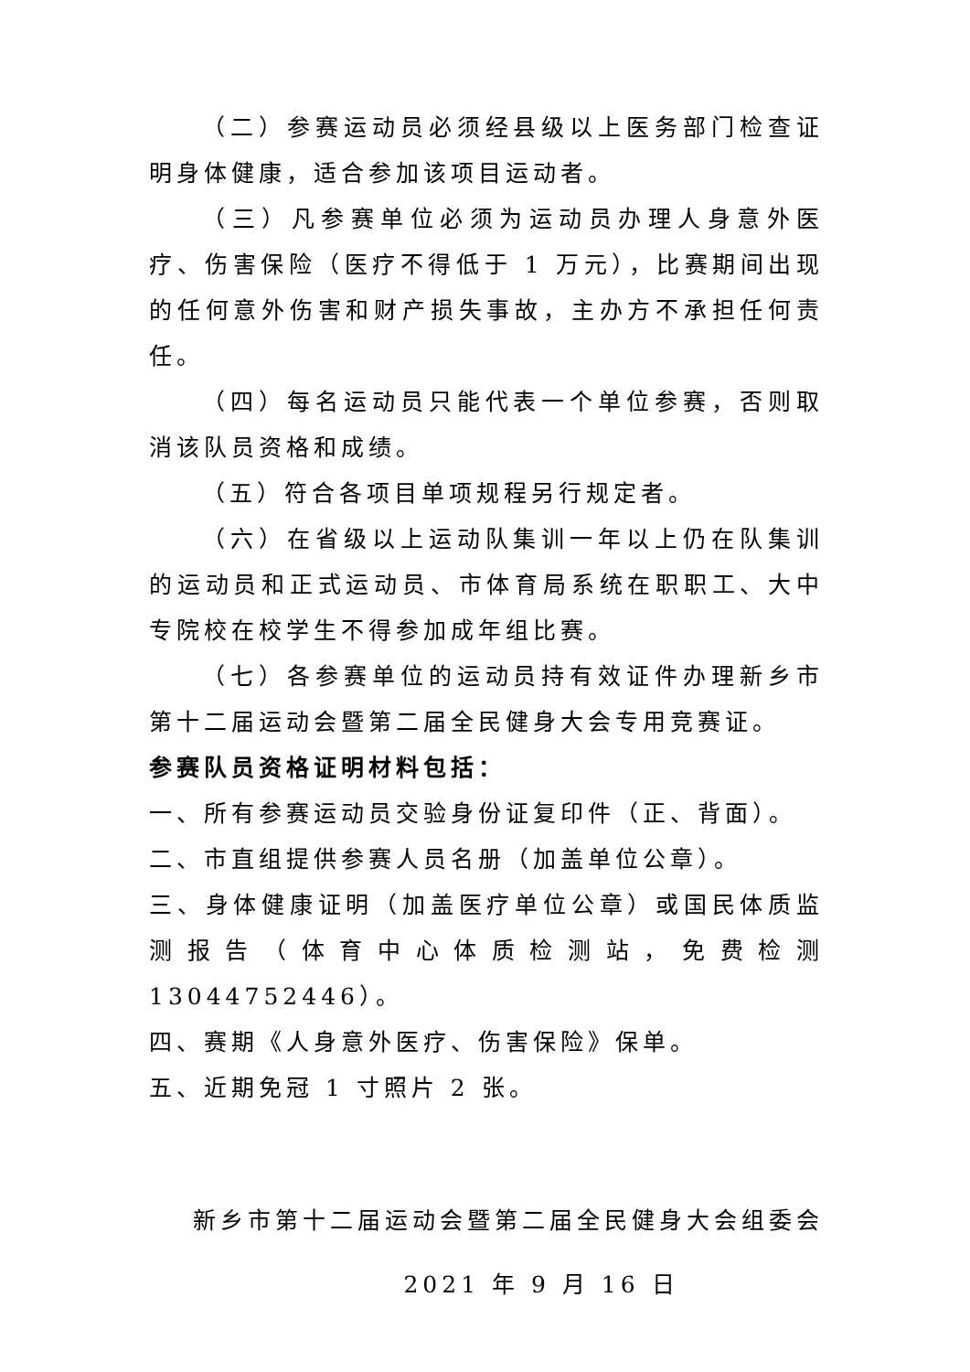（二）参赛运动员必须经县级以上医务部门检查证明身体健康，适合参加该项目运动者。
（三）凡参赛单位必须为运动员办理人身意外医疗、伤害保险（医疗不得低于 1 万元），比赛期间出现的任何意外伤害和财产损失事故，主办方不承担任何责任。
（四）每名运动员只能代表一个单位参赛，否则取消该队员资格和成绩。
（五）符合各项目单项规程另行规定者。
（六）在省级以上运动队集训一年以上仍在队集训的运动员和正式运动员、市体育局系统在职职工、大中专院校在校学生不得参加成年组比赛。
（七）各参赛单位的运动员持有效证件办理新乡市第十二届运动会暨第二届全民健身大会专用竞赛证。
参赛队员资格证明材料包括：
一、所有参赛运动员交验身份证复印件（正、背面）。
二、市直组提供参赛人员名册（加盖单位公章）。
三、身体健康证明（加盖医疗单位公章）或国民体质监测报告（体育中心体质检测站，免费检测 13044752446）。
四、赛期《人身意外医疗、伤害保险》保单。
五、近期免冠 1 寸照片 2 张。
新乡市第十二届运动会暨第二届全民健身大会组委会
2021 年 9 月 16 日